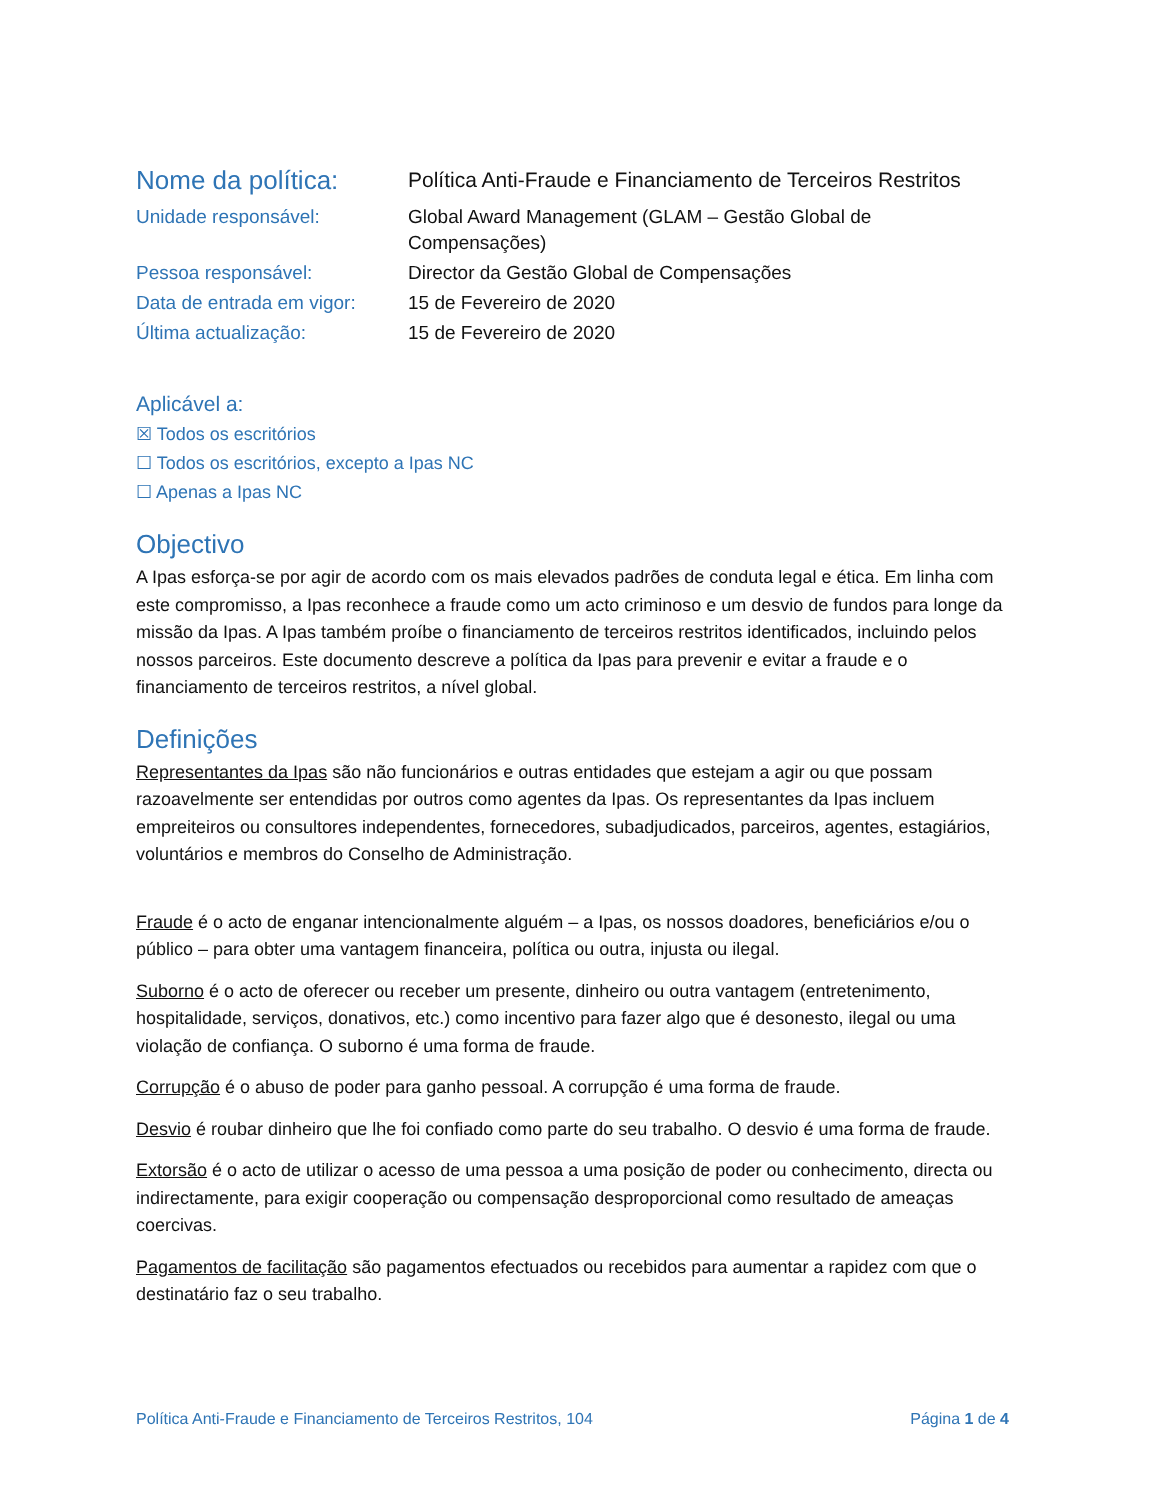Nome da política:
Política Anti-Fraude e Financiamento de Terceiros Restritos
Unidade responsável:
Global Award Management (GLAM – Gestão Global de Compensações)
Pessoa responsável:
Director da Gestão Global de Compensações
Data de entrada em vigor:
15 de Fevereiro de 2020
Última actualização:
15 de Fevereiro de 2020
Aplicável a:
☒ Todos os escritórios
☐ Todos os escritórios, excepto a Ipas NC
☐ Apenas a Ipas NC
Objectivo
A Ipas esforça-se por agir de acordo com os mais elevados padrões de conduta legal e ética. Em linha com este compromisso, a Ipas reconhece a fraude como um acto criminoso e um desvio de fundos para longe da missão da Ipas. A Ipas também proíbe o financiamento de terceiros restritos identificados, incluindo pelos nossos parceiros. Este documento descreve a política da Ipas para prevenir e evitar a fraude e o financiamento de terceiros restritos, a nível global.
Definições
Representantes da Ipas são não funcionários e outras entidades que estejam a agir ou que possam razoavelmente ser entendidas por outros como agentes da Ipas. Os representantes da Ipas incluem empreiteiros ou consultores independentes, fornecedores, subadjudicados, parceiros, agentes, estagiários, voluntários e membros do Conselho de Administração.
Fraude é o acto de enganar intencionalmente alguém – a Ipas, os nossos doadores, beneficiários e/ou o público – para obter uma vantagem financeira, política ou outra, injusta ou ilegal.
Suborno é o acto de oferecer ou receber um presente, dinheiro ou outra vantagem (entretenimento, hospitalidade, serviços, donativos, etc.) como incentivo para fazer algo que é desonesto, ilegal ou uma violação de confiança. O suborno é uma forma de fraude.
Corrupção é o abuso de poder para ganho pessoal. A corrupção é uma forma de fraude.
Desvio é roubar dinheiro que lhe foi confiado como parte do seu trabalho. O desvio é uma forma de fraude.
Extorsão é o acto de utilizar o acesso de uma pessoa a uma posição de poder ou conhecimento, directa ou indirectamente, para exigir cooperação ou compensação desproporcional como resultado de ameaças coercivas.
Pagamentos de facilitação são pagamentos efectuados ou recebidos para aumentar a rapidez com que o destinatário faz o seu trabalho.
Política Anti-Fraude e Financiamento de Terceiros Restritos, 104 Página 1 de 4